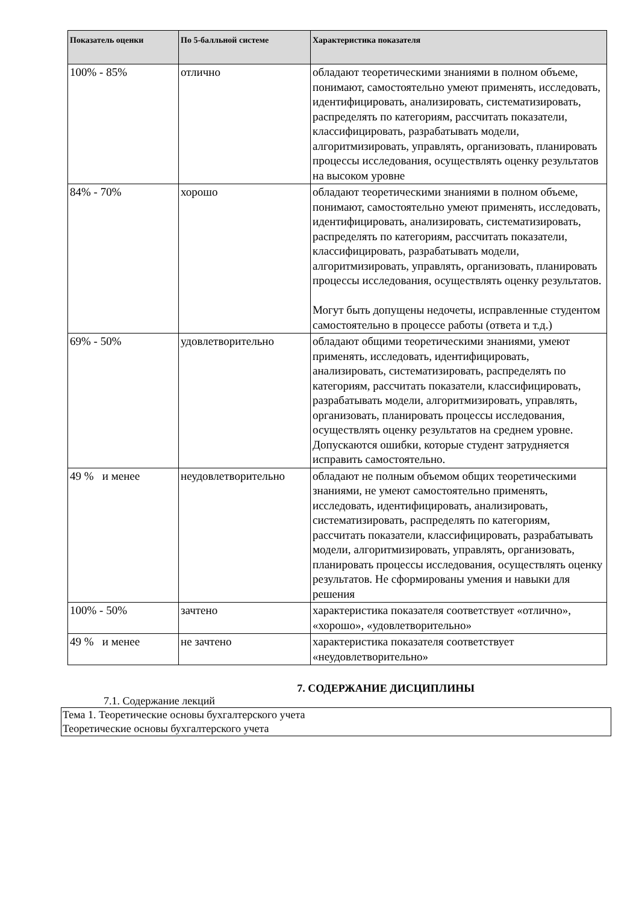| Показатель оценки | По 5-балльной системе | Характеристика показателя |
| --- | --- | --- |
| 100% - 85% | отлично | обладают теоретическими знаниями в полном объеме, понимают, самостоятельно умеют применять, исследовать, идентифицировать, анализировать, систематизировать, распределять по категориям, рассчитать показатели, классифицировать, разрабатывать модели, алгоритмизировать, управлять, организовать, планировать процессы исследования, осуществлять оценку результатов на высоком уровне |
| 84% - 70% | хорошо | обладают теоретическими знаниями в полном объеме, понимают, самостоятельно умеют применять, исследовать, идентифицировать, анализировать, систематизировать, распределять по категориям, рассчитать показатели, классифицировать, разрабатывать модели, алгоритмизировать, управлять, организовать, планировать процессы исследования, осуществлять оценку результатов. Могут быть допущены недочеты, исправленные студентом самостоятельно в процессе работы (ответа и т.д.) |
| 69% - 50% | удовлетворительно | обладают общими теоретическими знаниями, умеют применять, исследовать, идентифицировать, анализировать, систематизировать, распределять по категориям, рассчитать показатели, классифицировать, разрабатывать модели, алгоритмизировать, управлять, организовать, планировать процессы исследования, осуществлять оценку результатов на среднем уровне. Допускаются ошибки, которые студент затрудняется исправить самостоятельно. |
| 49 % и менее | неудовлетворительно | обладают не полным объемом общих теоретическими знаниями, не умеют самостоятельно применять, исследовать, идентифицировать, анализировать, систематизировать, распределять по категориям, рассчитать показатели, классифицировать, разрабатывать модели, алгоритмизировать, управлять, организовать, планировать процессы исследования, осуществлять оценку результатов. Не сформированы умения и навыки для решения |
| 100% - 50% | зачтено | характеристика показателя соответствует «отлично», «хорошо», «удовлетворительно» |
| 49 % и менее | не зачтено | характеристика показателя соответствует «неудовлетворительно» |
7. СОДЕРЖАНИЕ ДИСЦИПЛИНЫ
7.1. Содержание лекций
Тема 1. Теоретические основы бухгалтерского учета
Теоретические основы бухгалтерского учета